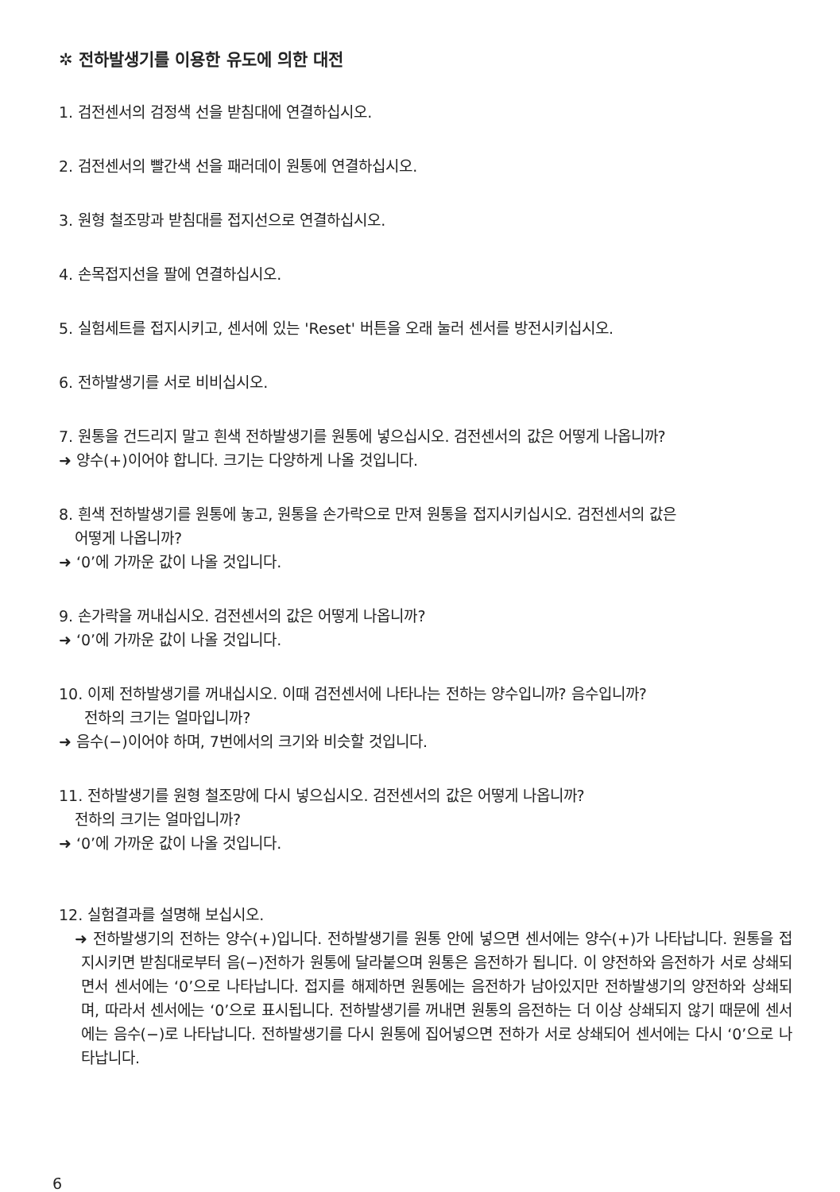✲ 전하발생기를 이용한 유도에 의한 대전
1. 검전센서의 검정색 선을 받침대에 연결하십시오.
2. 검전센서의 빨간색 선을 패러데이 원통에 연결하십시오.
3. 원형 철조망과 받침대를 접지선으로 연결하십시오.
4. 손목접지선을 팔에 연결하십시오.
5. 실험세트를 접지시키고, 센서에 있는 'Reset' 버튼을 오래 눌러 센서를 방전시키십시오.
6. 전하발생기를 서로 비비십시오.
7. 원통을 건드리지 말고 흰색 전하발생기를 원통에 넣으십시오. 검전센서의 값은 어떻게 나옵니까?
➜ 양수(+)이어야 합니다. 크기는 다양하게 나올 것입니다.
8. 흰색 전하발생기를 원통에 놓고, 원통을 손가락으로 만져 원통을 접지시키십시오. 검전센서의 값은
어떻게 나옵니까?
➜ ‘0’에 가까운 값이 나올 것입니다.
9. 손가락을 꺼내십시오. 검전센서의 값은 어떻게 나옵니까?
➜ ‘0’에 가까운 값이 나올 것입니다.
10. 이제 전하발생기를 꺼내십시오. 이때 검전센서에 나타나는 전하는 양수입니까? 음수입니까?
전하의 크기는 얼마입니까?
➜ 음수(−)이어야 하며, 7번에서의 크기와 비슷할 것입니다.
11. 전하발생기를 원형 철조망에 다시 넣으십시오. 검전센서의 값은 어떻게 나옵니까?
전하의 크기는 얼마입니까?
➜ ‘0’에 가까운 값이 나올 것입니다.
12. 실험결과를 설명해 보십시오.
➜ 전하발생기의 전하는 양수(+)입니다. 전하발생기를 원통 안에 넣으면 센서에는 양수(+)가 나타납니다. 원통을 접지시키면 받침대로부터 음(−)전하가 원통에 달라붙으며 원통은 음전하가 됩니다. 이 양전하와 음전하가 서로 상쇄되면서 센서에는 ‘0’으로 나타납니다. 접지를 해제하면 원통에는 음전하가 남아있지만 전하발생기의 양전하와 상쇄되며, 따라서 센서에는 ‘0’으로 표시됩니다. 전하발생기를 꺼내면 원통의 음전하는 더 이상 상쇄되지 않기 때문에 센서에는 음수(−)로 나타납니다. 전하발생기를 다시 원통에 집어넣으면 전하가 서로 상쇄되어 센서에는 다시 ‘0’으로 나타납니다.
6